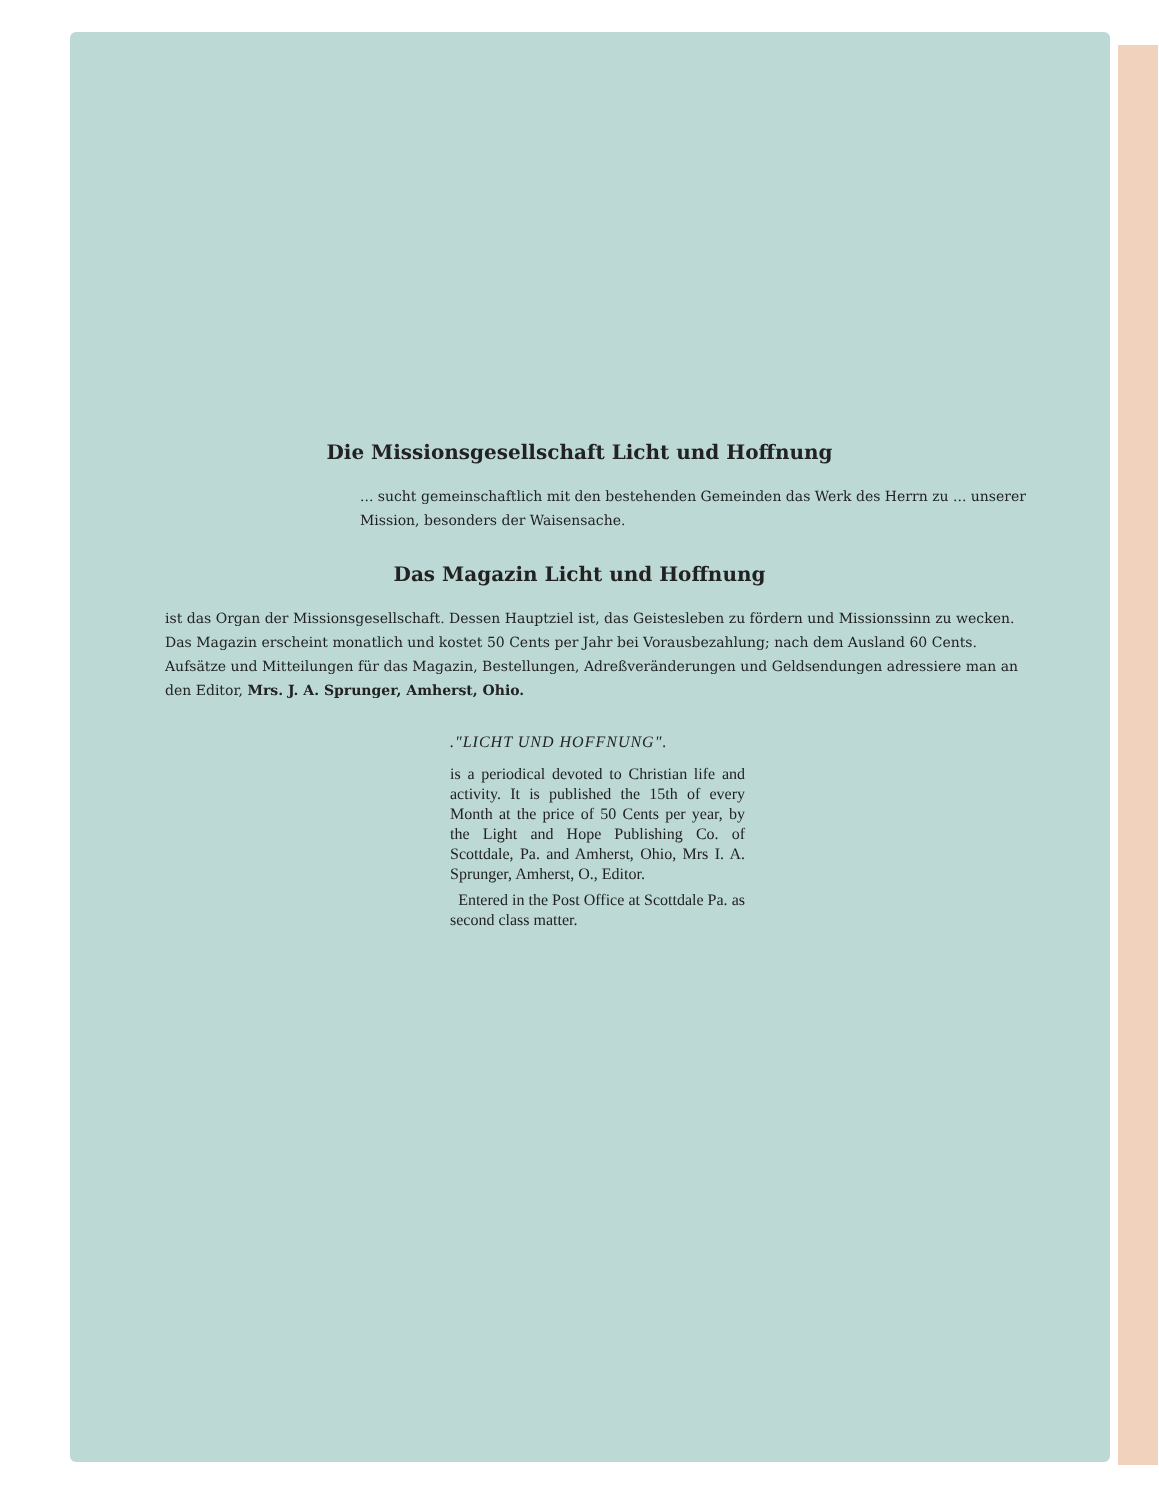Die Missionsgesellschaft Licht und Hoffnung
... sucht gemeinschaftlich mit den bestehenden Gemeinden das Werk des Herrn zu ... unserer Mission, besonders der Waisensache.
Das Magazin Licht und Hoffnung
ist das Organ der Missionsgesellschaft. Dessen Hauptziel ist, das Geistesleben zu fördern und Missionssinn zu wecken. Das Magazin erscheint monatlich und kostet 50 Cents per Jahr bei Vorausbezahlung; nach dem Ausland 60 Cents. Aufsätze und Mitteilungen für das Magazin, Bestellungen, Adreßveränderungen und Geldsendungen adressiere man an den Editor, Mrs. J. A. Sprunger, Amherst, Ohio.
."LICHT UND HOFFNUNG".
is a periodical devoted to Christian life and activity. It is published the 15th of every Month at the price of 50 Cents per year, by the Light and Hope Publishing Co. of Scottdale, Pa. and Amherst, Ohio, Mrs I. A. Sprunger, Amherst, O., Editor.
Entered in the Post Office at Scottdale Pa. as second class matter.